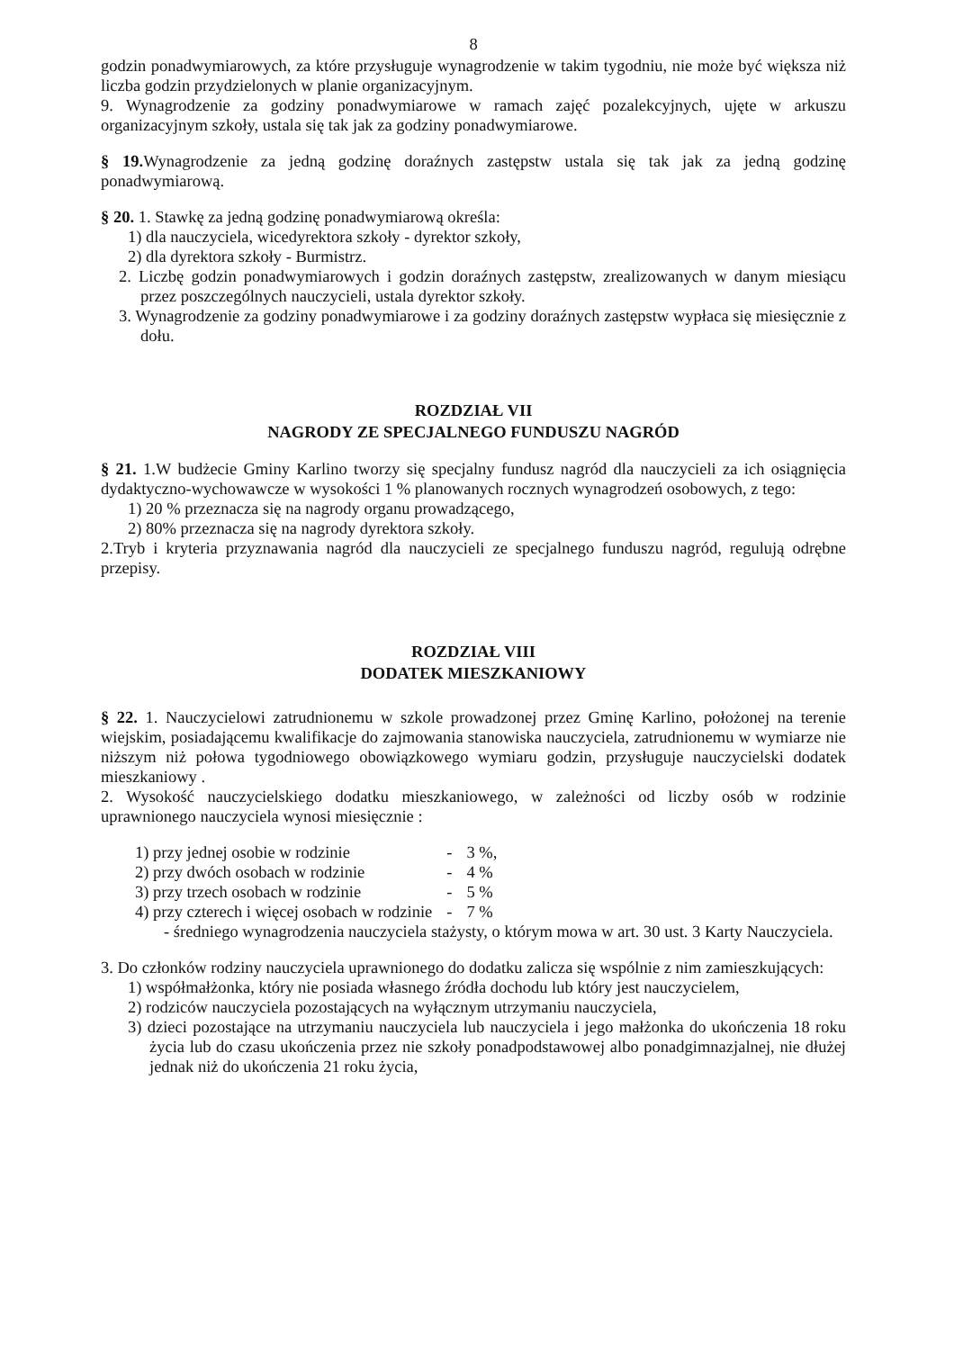8
godzin ponadwymiarowych, za które przysługuje wynagrodzenie w takim tygodniu, nie może być większa niż liczba godzin przydzielonych w planie organizacyjnym.
9. Wynagrodzenie za godziny ponadwymiarowe w ramach zajęć pozalekcyjnych, ujęte w arkuszu organizacyjnym szkoły, ustala się tak jak za godziny ponadwymiarowe.
§ 19. Wynagrodzenie za jedną godzinę doraźnych zastępstw ustala się tak jak za jedną godzinę ponadwymiarową.
§ 20. 1. Stawkę za jedną godzinę ponadwymiarową określa:
1) dla nauczyciela, wicedyrektora szkoły - dyrektor szkoły,
2) dla dyrektora szkoły - Burmistrz.
2. Liczbę godzin ponadwymiarowych i godzin doraźnych zastępstw, zrealizowanych w danym miesiącu przez poszczególnych nauczycieli, ustala dyrektor szkoły.
3. Wynagrodzenie za godziny ponadwymiarowe i za godziny doraźnych zastępstw wypłaca się miesięcznie z dołu.
ROZDZIAŁ VII
NAGRODY ZE SPECJALNEGO FUNDUSZU NAGRÓD
§ 21. 1.W budżecie Gminy Karlino tworzy się specjalny fundusz nagród dla nauczycieli za ich osiągnięcia dydaktyczno-wychowawcze w wysokości 1 % planowanych rocznych wynagrodzeń osobowych, z tego:
1) 20 % przeznacza się na nagrody organu prowadzącego,
2) 80% przeznacza się na nagrody dyrektora szkoły.
2.Tryb i kryteria przyznawania nagród dla nauczycieli ze specjalnego funduszu nagród, regulują odrębne przepisy.
ROZDZIAŁ VIII
DODATEK MIESZKANIOWY
§ 22. 1. Nauczycielowi zatrudnionemu w szkole prowadzonej przez Gminę Karlino, położonej na terenie wiejskim, posiadającemu kwalifikacje do zajmowania stanowiska nauczyciela, zatrudnionemu w wymiarze nie niższym niż połowa tygodniowego obowiązkowego wymiaru godzin, przysługuje nauczycielski dodatek mieszkaniowy .
2. Wysokość nauczycielskiego dodatku mieszkaniowego, w zależności od liczby osób w rodzinie uprawnionego nauczyciela wynosi miesięcznie :
| 1) przy jednej osobie w rodzinie | - | 3 %, |
| 2) przy dwóch osobach w rodzinie | - | 4 % |
| 3) przy trzech osobach w rodzinie | - | 5 % |
| 4) przy czterech i więcej osobach w rodzinie | - | 7 % |
- średniego wynagrodzenia nauczyciela stażysty, o którym mowa w art. 30 ust. 3 Karty Nauczyciela.
3. Do członków rodziny nauczyciela uprawnionego do dodatku zalicza się wspólnie z nim zamieszkujących:
1) współmałżonka, który nie posiada własnego źródła dochodu lub który jest nauczycielem,
2) rodziców nauczyciela pozostających na wyłącznym utrzymaniu nauczyciela,
3) dzieci pozostające na utrzymaniu nauczyciela lub nauczyciela i jego małżonka do ukończenia 18 roku życia lub do czasu ukończenia przez nie szkoły ponadpodstawowej albo ponadgimnazjalnej, nie dłużej jednak niż do ukończenia 21 roku życia,